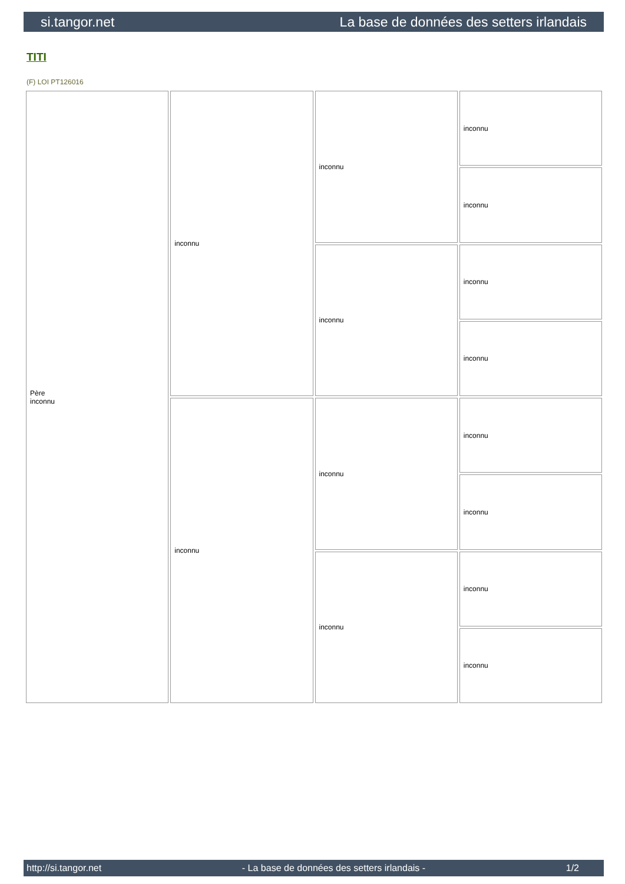si.tangor.net La base de données des setters irlandais
TITI
(F) LOI PT126016
| Père inconnu | inconnu | inconnu | inconnu |
| | | | inconnu |
| | | inconnu | inconnu |
| | | | inconnu |
| | inconnu | inconnu | inconnu |
| | | | inconnu |
| | | inconnu | inconnu |
| | | | inconnu |
http://si.tangor.net - La base de données des setters irlandais - 1/2